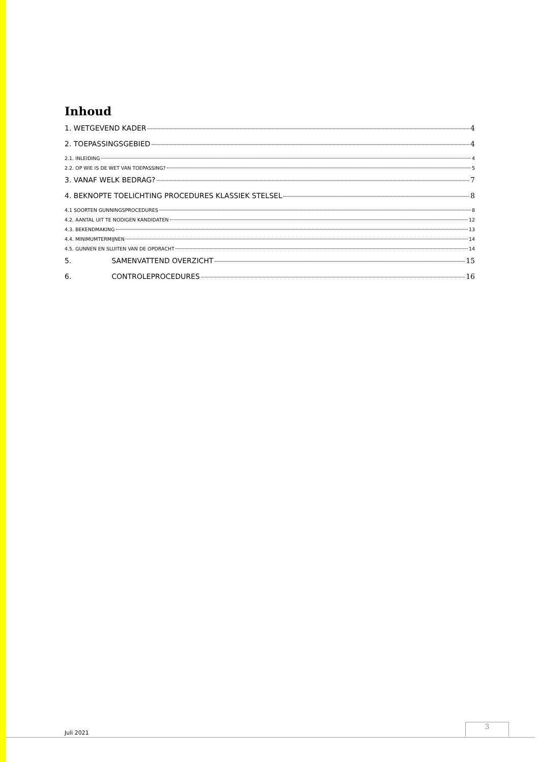Inhoud
1. WETGEVEND KADER 4
2. TOEPASSINGSGEBIED 4
2.1. INLEIDING 4
2.2. OP WIE IS DE WET VAN TOEPASSING? 5
3. VANAF WELK BEDRAG? 7
4. BEKNOPTE TOELICHTING PROCEDURES KLASSIEK STELSEL 8
4.1 SOORTEN GUNNINGSPROCEDURES 8
4.2. AANTAL UIT TE NODIGEN KANDIDATEN 12
4.3. BEKENDMAKING 13
4.4. MINIMUMTERMIJNEN 14
4.5. GUNNEN EN SLUITEN VAN DE OPDRACHT 14
5. SAMENVATTEND OVERZICHT 15
6. CONTROLEPROCEDURES 16
Juli 2021
3